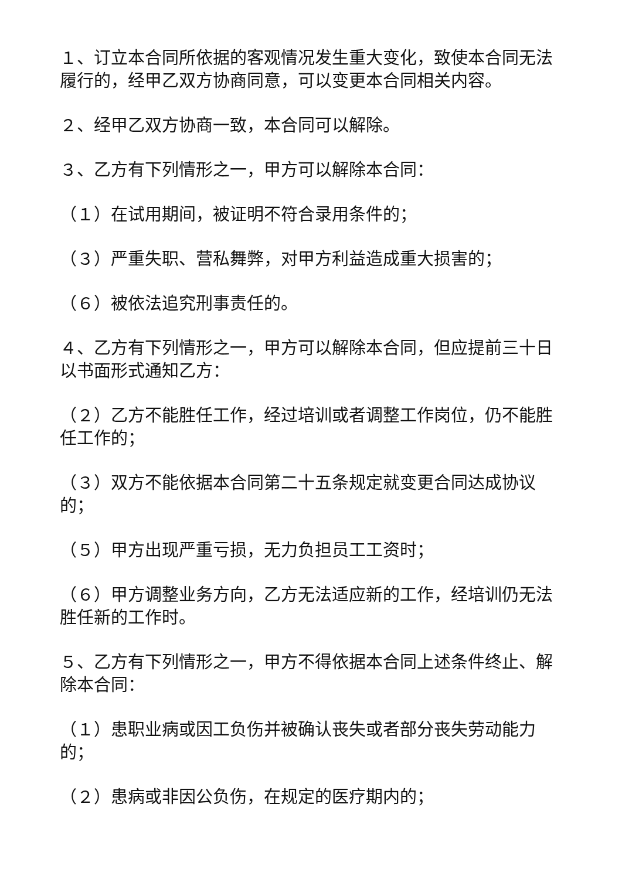１、订立本合同所依据的客观情况发生重大变化，致使本合同无法履行的，经甲乙双方协商同意，可以变更本合同相关内容。
２、经甲乙双方协商一致，本合同可以解除。
３、乙方有下列情形之一，甲方可以解除本合同：
（１）在试用期间，被证明不符合录用条件的；
（３）严重失职、营私舞弊，对甲方利益造成重大损害的；
（６）被依法追究刑事责任的。
４、乙方有下列情形之一，甲方可以解除本合同，但应提前三十日以书面形式通知乙方：
（２）乙方不能胜任工作，经过培训或者调整工作岗位，仍不能胜任工作的；
（３）双方不能依据本合同第二十五条规定就变更合同达成协议的；
（５）甲方出现严重亏损，无力负担员工工资时；
（６）甲方调整业务方向，乙方无法适应新的工作，经培训仍无法胜任新的工作时。
５、乙方有下列情形之一，甲方不得依据本合同上述条件终止、解除本合同：
（１）患职业病或因工负伤并被确认丧失或者部分丧失劳动能力的；
（２）患病或非因公负伤，在规定的医疗期内的；